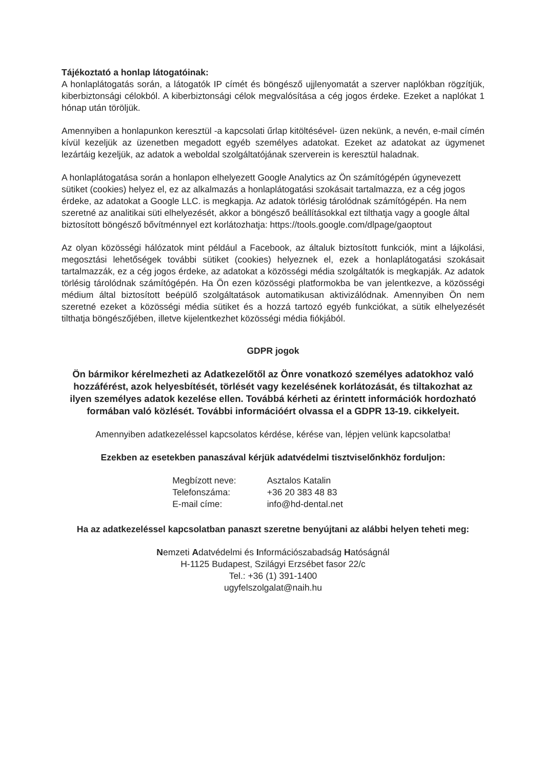Tájékoztató a honlap látogatóinak:
A honlaplátogatás során, a látogatók IP címét és böngésző ujjlenyomatát a szerver naplókban rögzítjük, kiberbiztonsági célokból. A kiberbiztonsági célok megvalósítása a cég jogos érdeke. Ezeket a naplókat 1 hónap után töröljük.
Amennyiben a honlapunkon keresztül -a kapcsolati űrlap kitöltésével- üzen nekünk, a nevén, e-mail címén kívül kezeljük az üzenetben megadott egyéb személyes adatokat. Ezeket az adatokat az ügymenet lezártáig kezeljük, az adatok a weboldal szolgáltatójának szerverein is keresztül haladnak.
A honlaplátogatása során a honlapon elhelyezett Google Analytics az Ön számítógépén úgynevezett sütiket (cookies) helyez el, ez az alkalmazás a honlaplátogatási szokásait tartalmazza, ez a cég jogos érdeke, az adatokat a Google LLC. is megkapja. Az adatok törlésig tárolódnak számítógépén. Ha nem szeretné az analitikai süti elhelyezését, akkor a böngésző beállításokkal ezt tilthatja vagy a google által biztosított böngésző bővítménnyel ezt korlátozhatja: https://tools.google.com/dlpage/gaoptout
Az olyan közösségi hálózatok mint például a Facebook, az általuk biztosított funkciók, mint a lájkolási, megosztási lehetőségek további sütiket (cookies) helyeznek el, ezek a honlaplátogatási szokásait tartalmazzák, ez a cég jogos érdeke, az adatokat a közösségi média szolgáltatók is megkapják. Az adatok törlésig tárolódnak számítógépén. Ha Ön ezen közösségi platformokba be van jelentkezve, a közösségi médium által biztosított beépülő szolgáltatások automatikusan aktivizálódnak. Amennyiben Ön nem szeretné ezeket a közösségi média sütiket és a hozzá tartozó egyéb funkciókat, a sütik elhelyezését tilthatja böngészőjében, illetve kijelentkezhet közösségi média fiókjából.
GDPR jogok
Ön bármikor kérelmezheti az Adatkezelőtől az Önre vonatkozó személyes adatokhoz való hozzáférést, azok helyesbítését, törlését vagy kezelésének korlátozását, és tiltakozhat az ilyen személyes adatok kezelése ellen. Továbbá kérheti az érintett információk hordozható formában való közlését. További információért olvassa el a GDPR 13-19. cikkelyeit.
Amennyiben adatkezeléssel kapcsolatos kérdése, kérése van, lépjen velünk kapcsolatba!
Ezekben az esetekben panaszával kérjük adatvédelmi tisztviselőnkhöz forduljon:
| Megbízott neve: | Asztalos Katalin |
| Telefonszáma: | +36 20 383 48 83 |
| E-mail címe: | info@hd-dental.net |
Ha az adatkezeléssel kapcsolatban panaszt szeretne benyújtani az alábbi helyen teheti meg:
Nemzeti Adatvédelmi és Információszabadság Hatóságnál
H-1125 Budapest, Szilágyi Erzsébet fasor 22/c
Tel.: +36 (1) 391-1400
ugyfelszolgalat@naih.hu